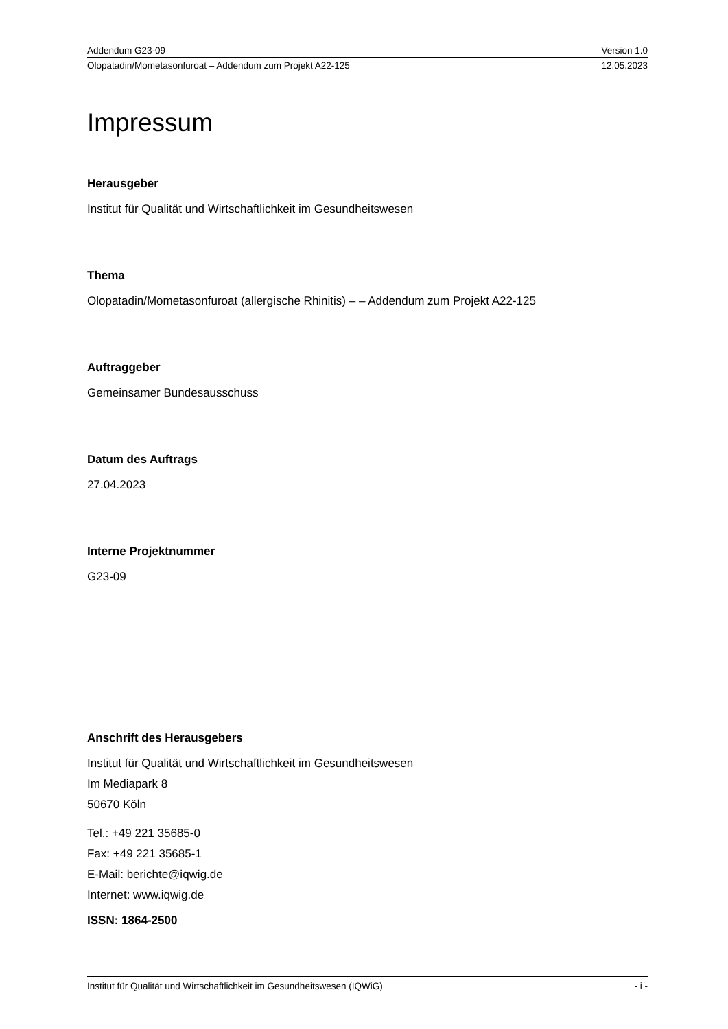Addendum G23-09 Version 1.0
Olopatadin/Mometasonfuroat – Addendum zum Projekt A22-125 12.05.2023
Impressum
Herausgeber
Institut für Qualität und Wirtschaftlichkeit im Gesundheitswesen
Thema
Olopatadin/Mometasonfuroat (allergische Rhinitis) – – Addendum zum Projekt A22-125
Auftraggeber
Gemeinsamer Bundesausschuss
Datum des Auftrags
27.04.2023
Interne Projektnummer
G23-09
Anschrift des Herausgebers
Institut für Qualität und Wirtschaftlichkeit im Gesundheitswesen
Im Mediapark 8
50670 Köln
Tel.: +49 221 35685-0
Fax: +49 221 35685-1
E-Mail: berichte@iqwig.de
Internet: www.iqwig.de
ISSN: 1864-2500
Institut für Qualität und Wirtschaftlichkeit im Gesundheitswesen (IQWiG) - i -